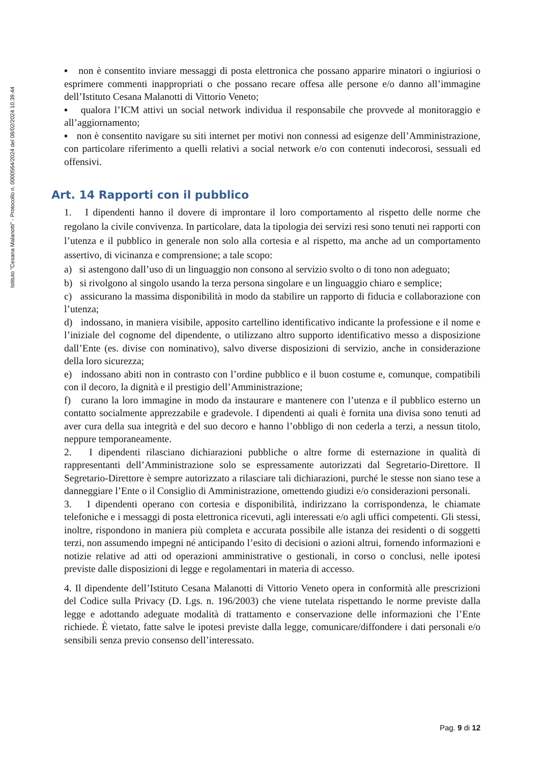Istituto "Cesana Malanotti" - Protocollo n. 0000564/2024 del 08/02/2024 10.39.44
▪ non è consentito inviare messaggi di posta elettronica che possano apparire minatori o ingiuriosi o esprimere commenti inappropriati o che possano recare offesa alle persone e/o danno all’immagine dell’Istituto Cesana Malanotti di Vittorio Veneto;
▪ qualora l’ICM attivi un social network individua il responsabile che provvede al monitoraggio e all’aggiornamento;
▪ non è consentito navigare su siti internet per motivi non connessi ad esigenze dell’Amministrazione, con particolare riferimento a quelli relativi a social network e/o con contenuti indecorosi, sessuali ed offensivi.
Art. 14 Rapporti con il pubblico
1. I dipendenti hanno il dovere di improntare il loro comportamento al rispetto delle norme che regolano la civile convivenza. In particolare, data la tipologia dei servizi resi sono tenuti nei rapporti con l’utenza e il pubblico in generale non solo alla cortesia e al rispetto, ma anche ad un comportamento assertivo, di vicinanza e comprensione; a tale scopo:
a) si astengono dall’uso di un linguaggio non consono al servizio svolto o di tono non adeguato;
b) si rivolgono al singolo usando la terza persona singolare e un linguaggio chiaro e semplice;
c) assicurano la massima disponibilità in modo da stabilire un rapporto di fiducia e collaborazione con l’utenza;
d) indossano, in maniera visibile, apposito cartellino identificativo indicante la professione e il nome e l’iniziale del cognome del dipendente, o utilizzano altro supporto identificativo messo a disposizione dall’Ente (es. divise con nominativo), salvo diverse disposizioni di servizio, anche in considerazione della loro sicurezza;
e) indossano abiti non in contrasto con l’ordine pubblico e il buon costume e, comunque, compatibili con il decoro, la dignità e il prestigio dell’Amministrazione;
f) curano la loro immagine in modo da instaurare e mantenere con l’utenza e il pubblico esterno un contatto socialmente apprezzabile e gradevole. I dipendenti ai quali è fornita una divisa sono tenuti ad aver cura della sua integrità e del suo decoro e hanno l’obbligo di non cederla a terzi, a nessun titolo, neppure temporaneamente.
2. I dipendenti rilasciano dichiarazioni pubbliche o altre forme di esternazione in qualità di rappresentanti dell’Amministrazione solo se espressamente autorizzati dal Segretario-Direttore. Il Segretario-Direttore è sempre autorizzato a rilasciare tali dichiarazioni, purché le stesse non siano tese a danneggiare l’Ente o il Consiglio di Amministrazione, omettendo giudizi e/o considerazioni personali.
3. I dipendenti operano con cortesia e disponibilità, indirizzano la corrispondenza, le chiamate telefoniche e i messaggi di posta elettronica ricevuti, agli interessati e/o agli uffici competenti. Gli stessi, inoltre, rispondono in maniera più completa e accurata possibile alle istanza dei residenti o di soggetti terzi, non assumendo impegni né anticipando l’esito di decisioni o azioni altrui, fornendo informazioni e notizie relative ad atti od operazioni amministrative o gestionali, in corso o conclusi, nelle ipotesi previste dalle disposizioni di legge e regolamentari in materia di accesso.
4. Il dipendente dell’Istituto Cesana Malanotti di Vittorio Veneto opera in conformità alle prescrizioni del Codice sulla Privacy (D. Lgs. n. 196/2003) che viene tutelata rispettando le norme previste dalla legge e adottando adeguate modalità di trattamento e conservazione delle informazioni che l’Ente richiede. È vietato, fatte salve le ipotesi previste dalla legge, comunicare/diffondere i dati personali e/o sensibili senza previo consenso dell’interessato.
Pag. 9 di 12